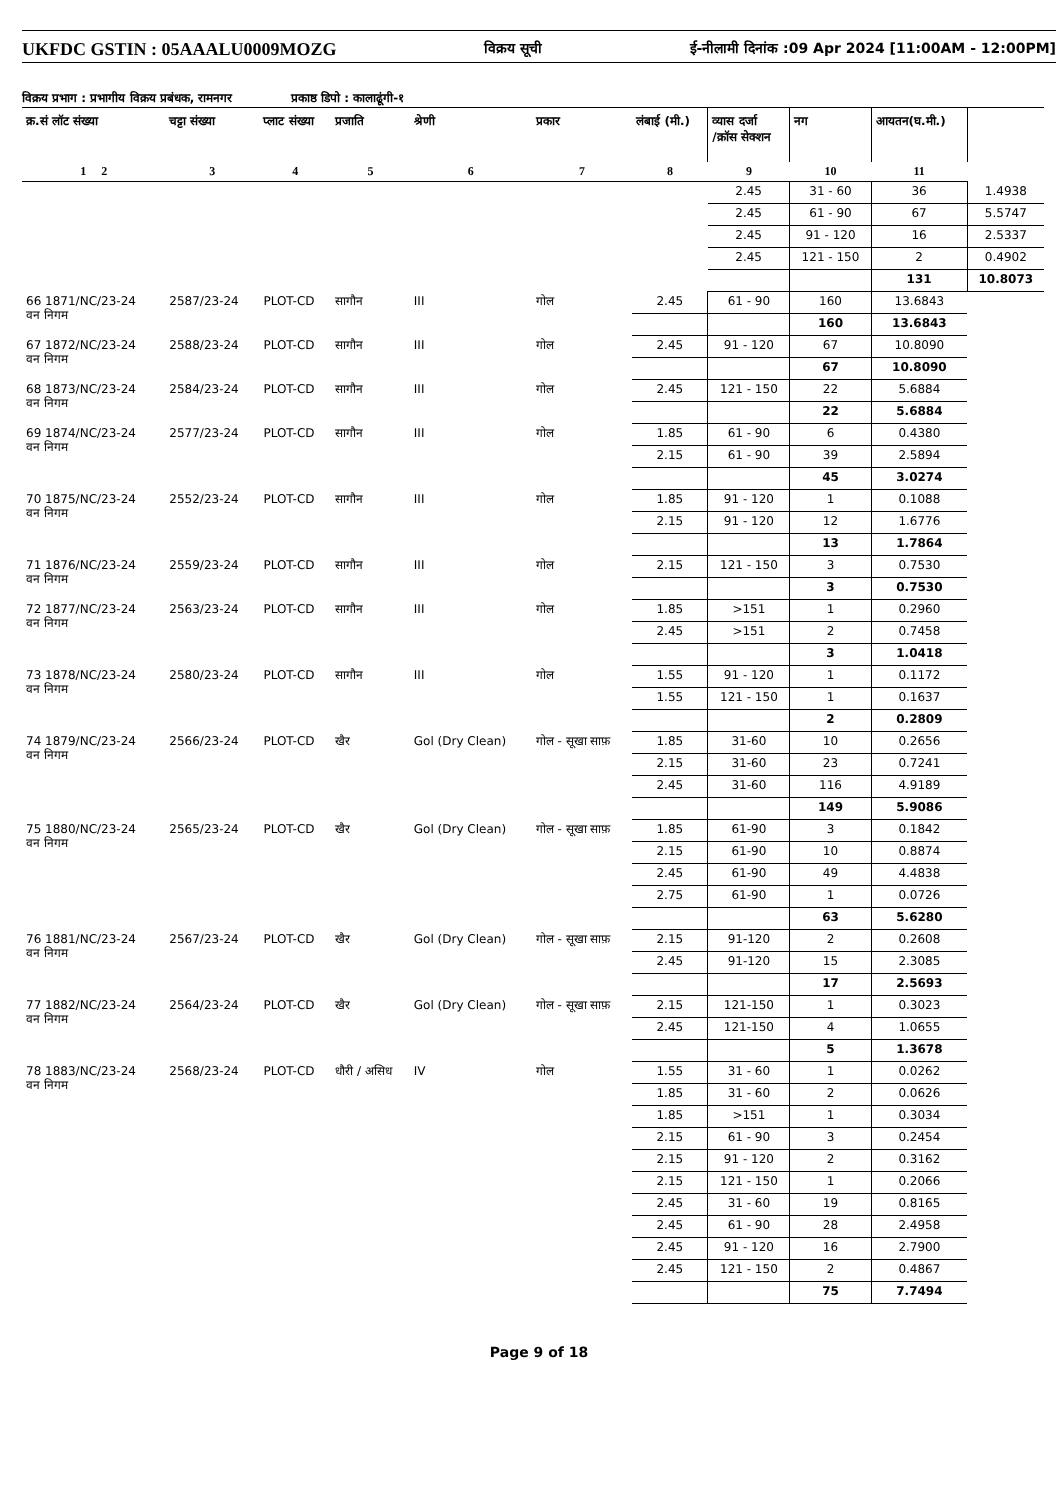UKFDC GSTIN : 05AAALU0009MOZG विक्रय सूची ई-नीलामी दिनांक :09 Apr 2024 [11:00AM - 12:00PM]
विक्रय प्रभाग : प्रभागीय विक्रय प्रबंधक, रामनगर प्रकाष्ठ डिपो : कालाढूंगी-१
| क्र.सं लॉट संख्या | चट्टा संख्या | प्लाट संख्या | प्रजाति | श्रेणी | प्रकार | लंबाई (मी.) | व्यास दर्जा /क्रॉस सेक्शन | नग | आयतन(घ.मी.) | |
| --- | --- | --- | --- | --- | --- | --- | --- | --- | --- | --- |
| 1 2 | 3 | 4 | 5 | 6 | 7 | 8 | 9 | 10 | 11 | |
| | | | | | | | 2.45 | 31 - 60 | 36 | 1.4938 |
| | | | | | | | 2.45 | 61 - 90 | 67 | 5.5747 |
| | | | | | | | 2.45 | 91 - 120 | 16 | 2.5337 |
| | | | | | | | 2.45 | 121 - 150 | 2 | 0.4902 |
| | | | | | | | | | 131 | 10.8073 |
| 66 1871/NC/23-24 वन निगम | 2587/23-24 | PLOT-CD | सागौन | III | गोल | 2.45 | 61 - 90 | 160 | 13.6843 | |
| | | | | | | | | 160 | 13.6843 | |
| 67 1872/NC/23-24 वन निगम | 2588/23-24 | PLOT-CD | सागौन | III | गोल | 2.45 | 91 - 120 | 67 | 10.8090 | |
| | | | | | | | | 67 | 10.8090 | |
| 68 1873/NC/23-24 वन निगम | 2584/23-24 | PLOT-CD | सागौन | III | गोल | 2.45 | 121 - 150 | 22 | 5.6884 | |
| | | | | | | | | 22 | 5.6884 | |
| 69 1874/NC/23-24 वन निगम | 2577/23-24 | PLOT-CD | सागौन | III | गोल | 1.85 | 61 - 90 | 6 | 0.4380 | |
| | | | | | | 2.15 | 61 - 90 | 39 | 2.5894 | |
| | | | | | | | | 45 | 3.0274 | |
| 70 1875/NC/23-24 वन निगम | 2552/23-24 | PLOT-CD | सागौन | III | गोल | 1.85 | 91 - 120 | 1 | 0.1088 | |
| | | | | | | 2.15 | 91 - 120 | 12 | 1.6776 | |
| | | | | | | | | 13 | 1.7864 | |
| 71 1876/NC/23-24 वन निगम | 2559/23-24 | PLOT-CD | सागौन | III | गोल | 2.15 | 121 - 150 | 3 | 0.7530 | |
| | | | | | | | | 3 | 0.7530 | |
| 72 1877/NC/23-24 वन निगम | 2563/23-24 | PLOT-CD | सागौन | III | गोल | 1.85 | >151 | 1 | 0.2960 | |
| | | | | | | 2.45 | >151 | 2 | 0.7458 | |
| | | | | | | | | 3 | 1.0418 | |
| 73 1878/NC/23-24 वन निगम | 2580/23-24 | PLOT-CD | सागौन | III | गोल | 1.55 | 91 - 120 | 1 | 0.1172 | |
| | | | | | | 1.55 | 121 - 150 | 1 | 0.1637 | |
| | | | | | | | | 2 | 0.2809 | |
| 74 1879/NC/23-24 वन निगम | 2566/23-24 | PLOT-CD | खैर | Gol (Dry Clean) | गोल - सूखा साफ़ | 1.85 | 31-60 | 10 | 0.2656 | |
| | | | | | | 2.15 | 31-60 | 23 | 0.7241 | |
| | | | | | | 2.45 | 31-60 | 116 | 4.9189 | |
| | | | | | | | | 149 | 5.9086 | |
| 75 1880/NC/23-24 वन निगम | 2565/23-24 | PLOT-CD | खैर | Gol (Dry Clean) | गोल - सूखा साफ़ | 1.85 | 61-90 | 3 | 0.1842 | |
| | | | | | | 2.15 | 61-90 | 10 | 0.8874 | |
| | | | | | | 2.45 | 61-90 | 49 | 4.4838 | |
| | | | | | | 2.75 | 61-90 | 1 | 0.0726 | |
| | | | | | | | | 63 | 5.6280 | |
| 76 1881/NC/23-24 वन निगम | 2567/23-24 | PLOT-CD | खैर | Gol (Dry Clean) | गोल - सूखा साफ़ | 2.15 | 91-120 | 2 | 0.2608 | |
| | | | | | | 2.45 | 91-120 | 15 | 2.3085 | |
| | | | | | | | | 17 | 2.5693 | |
| 77 1882/NC/23-24 वन निगम | 2564/23-24 | PLOT-CD | खैर | Gol (Dry Clean) | गोल - सूखा साफ़ | 2.15 | 121-150 | 1 | 0.3023 | |
| | | | | | | 2.45 | 121-150 | 4 | 1.0655 | |
| | | | | | | | | 5 | 1.3678 | |
| 78 1883/NC/23-24 वन निगम | 2568/23-24 | PLOT-CD | धौरी / असिध | IV | गोल | 1.55 | 31 - 60 | 1 | 0.0262 | |
| | | | | | | 1.85 | 31 - 60 | 2 | 0.0626 | |
| | | | | | | 1.85 | >151 | 1 | 0.3034 | |
| | | | | | | 2.15 | 61 - 90 | 3 | 0.2454 | |
| | | | | | | 2.15 | 91 - 120 | 2 | 0.3162 | |
| | | | | | | 2.15 | 121 - 150 | 1 | 0.2066 | |
| | | | | | | 2.45 | 31 - 60 | 19 | 0.8165 | |
| | | | | | | 2.45 | 61 - 90 | 28 | 2.4958 | |
| | | | | | | 2.45 | 91 - 120 | 16 | 2.7900 | |
| | | | | | | 2.45 | 121 - 150 | 2 | 0.4867 | |
| | | | | | | | | 75 | 7.7494 | |
Page 9 of 18